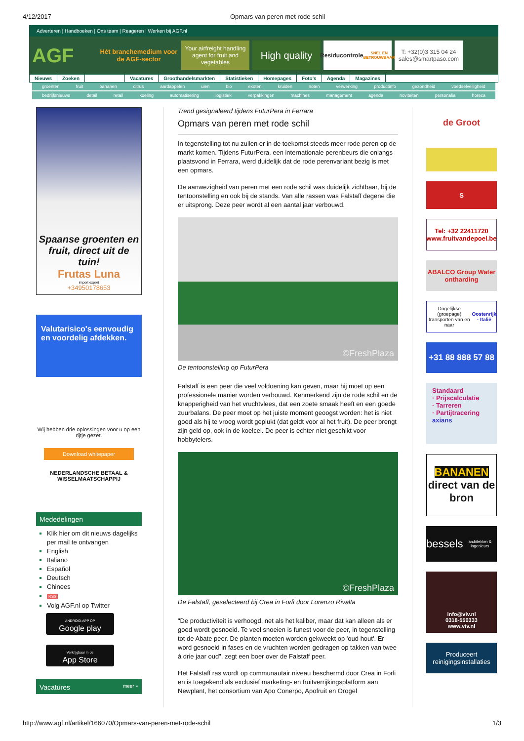4/12/2017 Opmars van peren met rode schil
Adverteren | Handboeken | Ons team | Reageren | Werken bij AGF.nl
AGF
Hét branchemedium voor de AGF-sector
Your airfreight handling agent for fruit and vegetables
High quality
Residucontrole
SNEL EN BETROUWBAAR
T: +32(0)3 315 04 24
sales@smartpaso.com
Nieuws Zoeken Vacatures Groothandelsmarkten Statistieken Homepages Foto's Agenda Magazines
groenten fruit bananen citrus aardappelen uien bio exoten kruiden noten verwerking productinfo gezondheid voedselveiligheid
bedrijfsnieuws detail retail koeling automatisering logistiek verpakkingen machines management agenda noviteiten personalia horeca
Spaanse groenten en fruit, direct uit de tuin!
Frutas Luna
import export
+34950178653
Valutarisico's eenvoudig en voordelig afdekken.
Wij hebben drie oplossingen voor u op een rijtje gezet.
Download whitepaper
NEDERLANDSCHE BETAAL & WISSELMAATSCHAPPIJ
Mededelingen
Klik hier om dit nieuws dagelijks per mail te ontvangen
English
Italiano
Español
Deutsch
Chinees
RSS
Volg AGF.nl op Twitter
ANDROID-APP OP
Google play
Verkrijgbaar in de
App Store
Vacatures meer »
Trend gesignaleerd tijdens FuturPera in Ferrara
Opmars van peren met rode schil
In tegenstelling tot nu zullen er in de toekomst steeds meer rode peren op de markt komen. Tijdens FuturPera, een internationale perenbeurs die onlangs plaatsvond in Ferrara, werd duidelijk dat de rode perenvariant bezig is met een opmars.
De aanwezigheid van peren met een rode schil was duidelijk zichtbaar, bij de tentoonstelling en ook bij de stands. Van alle rassen was Falstaff degene die er uitsprong. Deze peer wordt al een aantal jaar verbouwd.
©FreshPlaza
De tentoonstelling op FuturPera
Falstaff is een peer die veel voldoening kan geven, maar hij moet op een professionele manier worden verbouwd. Kenmerkend zijn de rode schil en de knapperigheid van het vruchtvlees, dat een zoete smaak heeft en een goede zuurbalans. De peer moet op het juiste moment geoogst worden: het is niet goed als hij te vroeg wordt geplukt (dat geldt voor al het fruit). De peer brengt zijn geld op, ook in de koelcel. De peer is echter niet geschikt voor hobbytelers.
©FreshPlaza
De Falstaff, geselecteerd bij Crea in Forlì door Lorenzo Rivalta
"De productiviteit is verhoogd, net als het kaliber, maar dat kan alleen als er goed wordt gesnoeid. Te veel snoeien is funest voor de peer, in tegenstelling tot de Abate peer. De planten moeten worden gekweekt op 'oud hout'. Er word gesnoeid in fases en de vruchten worden gedragen op takken van twee à drie jaar oud", zegt een boer over de Falstaff peer.
Het Falstaff ras wordt op communautair niveau beschermd door Crea in Forli en is toegekend als exclusief marketing- en fruitverrijkingsplatform aan Newplant, het consortium van Apo Conerpo, Apofruit en Orogel
de Groot
S
Tel: +32 22411720
www.fruitvandepoel.be
ABALCO Group Water ontharding
Dagelijkse (groepage) transporten van en naar
Oostenrijk - Italië
+31 88 888 57 88
Standaard
· Prijscalculatie
· Tarreren
· Partijtracering
axians
BANANEN
direct van de bron
bessels
architekten & ingenieurs
info@viv.nl
0318-550333
www.viv.nl
Produceert reinigingsinstallaties
http://www.agf.nl/artikel/166070/Opmars-van-peren-met-rode-schil 1/3